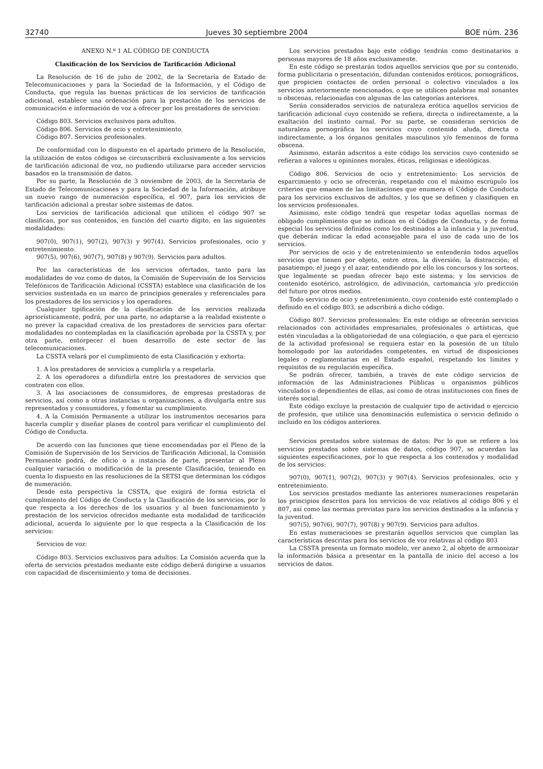32740 Jueves 30 septiembre 2004 BOE núm. 236
ANEXO N.º 1 AL CÓDIGO DE CONDUCTA
Clasificación de los Servicios de Tarificación Adicional
La Resolución de 16 de julio de 2002, de la Secretaría de Estado de Telecomunicaciones y para la Sociedad de la Información, y el Código de Conducta, que regula las buenas prácticas de los servicios de tarificación adicional, establece una ordenación para la prestación de los servicios de comunicación e información de voz a ofrecer por los prestadores de servicios:
Código 803. Servicios exclusivos para adultos.
Código 806. Servicios de ocio y entretenimiento.
Código 807. Servicios profesionales.
De conformidad con lo dispuesto en el apartado primero de la Resolución, la utilización de estos códigos se circunscribirá exclusivamente a los servicios de tarificación adicional de voz, no pudiendo utilizarse para acceder servicios basados en la transmisión de datos.
Por su parte, la Resolución de 3 noviembre de 2003, de la Secretaría de Estado de Telecomunicaciones y para la Sociedad de la Información, atribuye un nuevo rango de numeración específica, el 907, para los servicios de tarificación adicional a prestar sobre sistemas de datos.
Los servicios de tarificación adicional que utilicen el código 907 se clasifican, por sus contenidos, en función del cuarto dígito, en las siguientes modalidades:
907(0), 907(1), 907(2), 907(3) y 907(4). Servicios profesionales, ocio y entretenimiento.
907(5), 907(6), 907(7), 907(8) y 907(9). Servicios para adultos.
Por las características de los servicios ofertados, tanto para las modalidades de voz como de datos, la Comisión de Supervisión de los Servicios Telefónicos de Tarificación Adicional (CSSTA) establece una clasificación de los servicios sustentada en un marco de principios generales y referenciales para los prestadores de los servicios y los operadores.
Cualquier tipificación de la clasificación de los servicios realizada apriorísticamente, podrá, por una parte, no adaptarse a la realidad existente o no prever la capacidad creativa de los prestadores de servicios para ofertar modalidades no contempladas en la clasificación aprobada por la CSSTA y, por otra parte, entorpecer el buen desarrollo de este sector de las telecomunicaciones.
La CSSTA velará por el cumplimiento de esta Clasificación y exhorta:
1. A los prestadores de servicios a cumplirla y a respetarla.
2. A los operadores a difundirla entre los prestadores de servicios que contraten con ellos.
3. A las asociaciones de consumidores, de empresas prestadoras de servicios, así como a otras instancias u organizaciones, a divulgarla entre sus representados y consumidores, y fomentar su cumplimiento.
4. A la Comisión Permanente a utilizar los instrumentos necesarios para hacerla cumplir y diseñar planes de control para verificar el cumplimiento del Código de Conducta.
De acuerdo con las funciones que tiene encomendadas por el Pleno de la Comisión de Supervisión de los Servicios de Tarificación Adicional, la Comisión Permanente podrá, de oficio o a instancia de parte, presentar al Pleno cualquier variación o modificación de la presente Clasificación, teniendo en cuenta lo dispuesto en las resoluciones de la SETSI que determinan los códigos de numeración.
Desde esta perspectiva la CSSTA, que exigirá de forma estricta el cumplimiento del Código de Conducta y la Clasificación de los servicios, por lo que respecta a los derechos de los usuarios y al buen funcionamiento y prestación de los servicios ofrecidos mediante esta modalidad de tarificación adicional, acuerda lo siguiente por lo que respecta a la Clasificación de los servicios:
Servicios de voz:
Código 803. Servicios exclusivos para adultos: La Comisión acuerda que la oferta de servicios prestados mediante este código deberá dirigirse a usuarios con capacidad de discernimiento y toma de decisiones.
Los servicios prestados bajo este código tendrán como destinatarios a personas mayores de 18 años exclusivamente.
En este código se prestarán todos aquellos servicios que por su contenido, forma publicitaria o presentación, difundan contenidos eróticos, pornográficos, que propicien contactos de orden personal o colectivo vinculados a los servicios anteriormente mencionados, o que se utilicen palabras mal sonantes u obscenas, relacionadas con algunas de las categorías anteriores.
Serán considerados servicios de naturaleza erótica aquellos servicios de tarificación adicional cuyo contenido se refiera, directa o indirectamente, a la exaltación del instinto carnal. Por su parte, se consideran servicios de naturaleza pornográfica los servicios cuyo contenido aluda, directa o indirectamente, a los órganos genitales masculinos y/o femeninos de forma obscena.
Asimismo, estarán adscritos a este código los servicios cuyo contenido se refieran a valores u opiniones morales, éticas, religiosas e ideológicas.
Código 806. Servicios de ocio y entretenimiento: Los servicios de esparcimiento y ocio se ofrecerán, respetando con el máximo escrúpulo los criterios que emanen de las limitaciones que enumera el Código de Conducta para los servicios exclusivos de adultos, y los que se definen y clasifiquen en los servicios profesionales.
Asimismo, este código tendrá que respetar todas aquellas normas de obligado cumplimiento que se indican en el Código de Conducta, y de forma especial los servicios definidos como los destinados a la infancia y la juventud, que deberán indicar la edad aconsejable para el uso de cada uno de los servicios.
Por servicios de ocio y de entretenimiento se entenderán todos aquellos servicios que tienen por objeto, entre otros, la diversión; la distracción; el pasatiempo; el juego y el azar, entendiendo por ello los concursos y los sorteos, que legalmente se puedan ofrecer bajo este sistema; y los servicios de contenido esotérico, astrológico, de adivinación, cartomancia y/o predicción del futuro por otros medios.
Todo servicio de ocio y entretenimiento, cuyo contenido esté contemplado o definido en el código 803, se adscribirá a dicho código.
Código 807. Servicios profesionales: En este código se ofrecerán servicios relacionados con actividades empresariales, profesionales o artísticas, que estén vinculadas a la obligatoriedad de una colegiación, o que para el ejercicio de la actividad profesional se requiera estar en la posesión de un título homologado por las autoridades competentes, en virtud de disposiciones legales o reglamentarias en el Estado español, respetando los límites y requisitos de su regulación específica.
Se podrán ofrecer, también, a través de este código servicios de información de las Administraciones Públicas u organismos públicos vinculados o dependientes de ellas, así como de otras instituciones con fines de interés social.
Este código excluye la prestación de cualquier tipo de actividad o ejercicio de profesión, que utilice una denominación eufemística o servicio definido o incluido en los códigos anteriores.
Servicios prestados sobre sistemas de datos: Por lo que se refiere a los servicios prestados sobre sistemas de datos, código 907, se acuerdan las siguientes especificaciones, por lo que respecta a los contenidos y modalidad de los servicios:
907(0), 907(1), 907(2), 907(3) y 907(4). Servicios profesionales, ocio y entretenimiento.
Los servicios prestados mediante las anteriores numeraciones respetarán los principios descritos para los servicios de voz relativos al código 806 y el 807, así como las normas previstas para los servicios destinados a la infancia y la juventud.
907(5), 907(6), 907(7), 907(8) y 907(9). Servicios para adultos.
En estas numeraciones se prestarán aquellos servicios que cumplan las características descritas para los servicios de voz relativas al código 803
La CSSTA presenta un formato modelo, ver anexo 2, al objeto de armonizar la información básica a presentar en la pantalla de inicio del acceso a los servicios de datos.